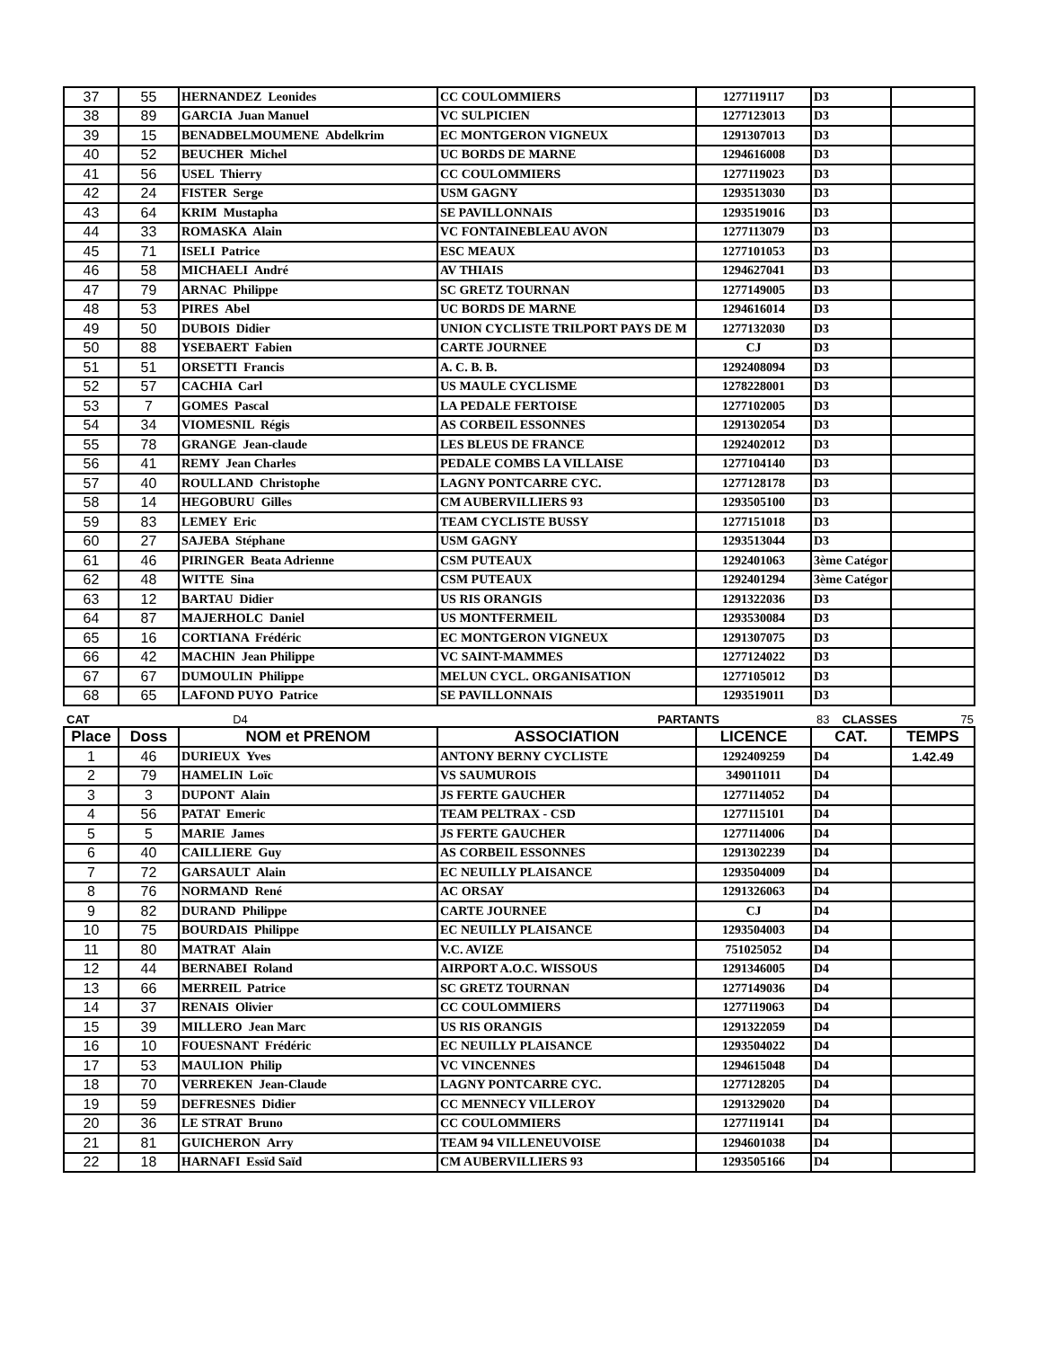| 37 | 55 | HERNANDEZ Leonides | CC COULOMMIERS | 1277119117 | D3 | |
| 38 | 89 | GARCIA Juan Manuel | VC SULPICIEN | 1277123013 | D3 | |
| 39 | 15 | BENADBELMOUMENE Abdelkrim | EC MONTGERON VIGNEUX | 1291307013 | D3 | |
| 40 | 52 | BEUCHER Michel | UC BORDS DE MARNE | 1294616008 | D3 | |
| 41 | 56 | USEL Thierry | CC COULOMMIERS | 1277119023 | D3 | |
| 42 | 24 | FISTER Serge | USM GAGNY | 1293513030 | D3 | |
| 43 | 64 | KRIM Mustapha | SE PAVILLONNAIS | 1293519016 | D3 | |
| 44 | 33 | ROMASKA Alain | VC FONTAINEBLEAU AVON | 1277113079 | D3 | |
| 45 | 71 | ISELI Patrice | ESC MEAUX | 1277101053 | D3 | |
| 46 | 58 | MICHAELI André | AV THIAIS | 1294627041 | D3 | |
| 47 | 79 | ARNAC Philippe | SC GRETZ TOURNAN | 1277149005 | D3 | |
| 48 | 53 | PIRES Abel | UC BORDS DE MARNE | 1294616014 | D3 | |
| 49 | 50 | DUBOIS Didier | UNION CYCLISTE TRILPORT PAYS DE M | 1277132030 | D3 | |
| 50 | 88 | YSEBAERT Fabien | CARTE JOURNEE | CJ | D3 | |
| 51 | 51 | ORSETTI Francis | A. C. B. B. | 1292408094 | D3 | |
| 52 | 57 | CACHIA Carl | US MAULE CYCLISME | 1278228001 | D3 | |
| 53 | 7 | GOMES Pascal | LA PEDALE FERTOISE | 1277102005 | D3 | |
| 54 | 34 | VIOMESNIL Régis | AS CORBEIL ESSONNES | 1291302054 | D3 | |
| 55 | 78 | GRANGE Jean-claude | LES BLEUS DE FRANCE | 1292402012 | D3 | |
| 56 | 41 | REMY Jean Charles | PEDALE COMBS LA VILLAISE | 1277104140 | D3 | |
| 57 | 40 | ROULLAND Christophe | LAGNY PONTCARRE CYC. | 1277128178 | D3 | |
| 58 | 14 | HEGOBURU Gilles | CM AUBERVILLIERS 93 | 1293505100 | D3 | |
| 59 | 83 | LEMEY Eric | TEAM CYCLISTE BUSSY | 1277151018 | D3 | |
| 60 | 27 | SAJEBA Stéphane | USM GAGNY | 1293513044 | D3 | |
| 61 | 46 | PIRINGER Beata Adrienne | CSM PUTEAUX | 1292401063 | 3ème Catégor | |
| 62 | 48 | WITTE Sina | CSM PUTEAUX | 1292401294 | 3ème Catégor | |
| 63 | 12 | BARTAU Didier | US RIS ORANGIS | 1291322036 | D3 | |
| 64 | 87 | MAJERHOLC Daniel | US MONTFERMEIL | 1293530084 | D3 | |
| 65 | 16 | CORTIANA Frédéric | EC MONTGERON VIGNEUX | 1291307075 | D3 | |
| 66 | 42 | MACHIN Jean Philippe | VC SAINT-MAMMES | 1277124022 | D3 | |
| 67 | 67 | DUMOULIN Philippe | MELUN CYCL. ORGANISATION | 1277105012 | D3 | |
| 68 | 65 | LAFOND PUYO Patrice | SE PAVILLONNAIS | 1293519011 | D3 | |
CAT D4 PARTANTS 83 CLASSES 75
| Place | Doss | NOM et PRENOM | ASSOCIATION | LICENCE | CAT. | TEMPS |
| --- | --- | --- | --- | --- | --- | --- |
| 1 | 46 | DURIEUX Yves | ANTONY BERNY CYCLISTE | 1292409259 | D4 | 1.42.49 |
| 2 | 79 | HAMELIN Loïc | VS SAUMUROIS | 349011011 | D4 | |
| 3 | 3 | DUPONT Alain | JS FERTE GAUCHER | 1277114052 | D4 | |
| 4 | 56 | PATAT Emeric | TEAM PELTRAX - CSD | 1277115101 | D4 | |
| 5 | 5 | MARIE James | JS FERTE GAUCHER | 1277114006 | D4 | |
| 6 | 40 | CAILLIERE Guy | AS CORBEIL ESSONNES | 1291302239 | D4 | |
| 7 | 72 | GARSAULT Alain | EC NEUILLY PLAISANCE | 1293504009 | D4 | |
| 8 | 76 | NORMAND René | AC ORSAY | 1291326063 | D4 | |
| 9 | 82 | DURAND Philippe | CARTE JOURNEE | CJ | D4 | |
| 10 | 75 | BOURDAIS Philippe | EC NEUILLY PLAISANCE | 1293504003 | D4 | |
| 11 | 80 | MATRAT Alain | V.C. AVIZE | 751025052 | D4 | |
| 12 | 44 | BERNABEI Roland | AIRPORT A.O.C. WISSOUS | 1291346005 | D4 | |
| 13 | 66 | MERREIL Patrice | SC GRETZ TOURNAN | 1277149036 | D4 | |
| 14 | 37 | RENAIS Olivier | CC COULOMMIERS | 1277119063 | D4 | |
| 15 | 39 | MILLERO Jean Marc | US RIS ORANGIS | 1291322059 | D4 | |
| 16 | 10 | FOUESNANT Frédéric | EC NEUILLY PLAISANCE | 1293504022 | D4 | |
| 17 | 53 | MAULION Philip | VC VINCENNES | 1294615048 | D4 | |
| 18 | 70 | VERREKEN Jean-Claude | LAGNY PONTCARRE CYC. | 1277128205 | D4 | |
| 19 | 59 | DEFRESNES Didier | CC MENNECY VILLEROY | 1291329020 | D4 | |
| 20 | 36 | LE STRAT Bruno | CC COULOMMIERS | 1277119141 | D4 | |
| 21 | 81 | GUICHERON Arry | TEAM 94 VILLENEUVOISE | 1294601038 | D4 | |
| 22 | 18 | HARNAFI Essïd Saïd | CM AUBERVILLIERS 93 | 1293505166 | D4 | |